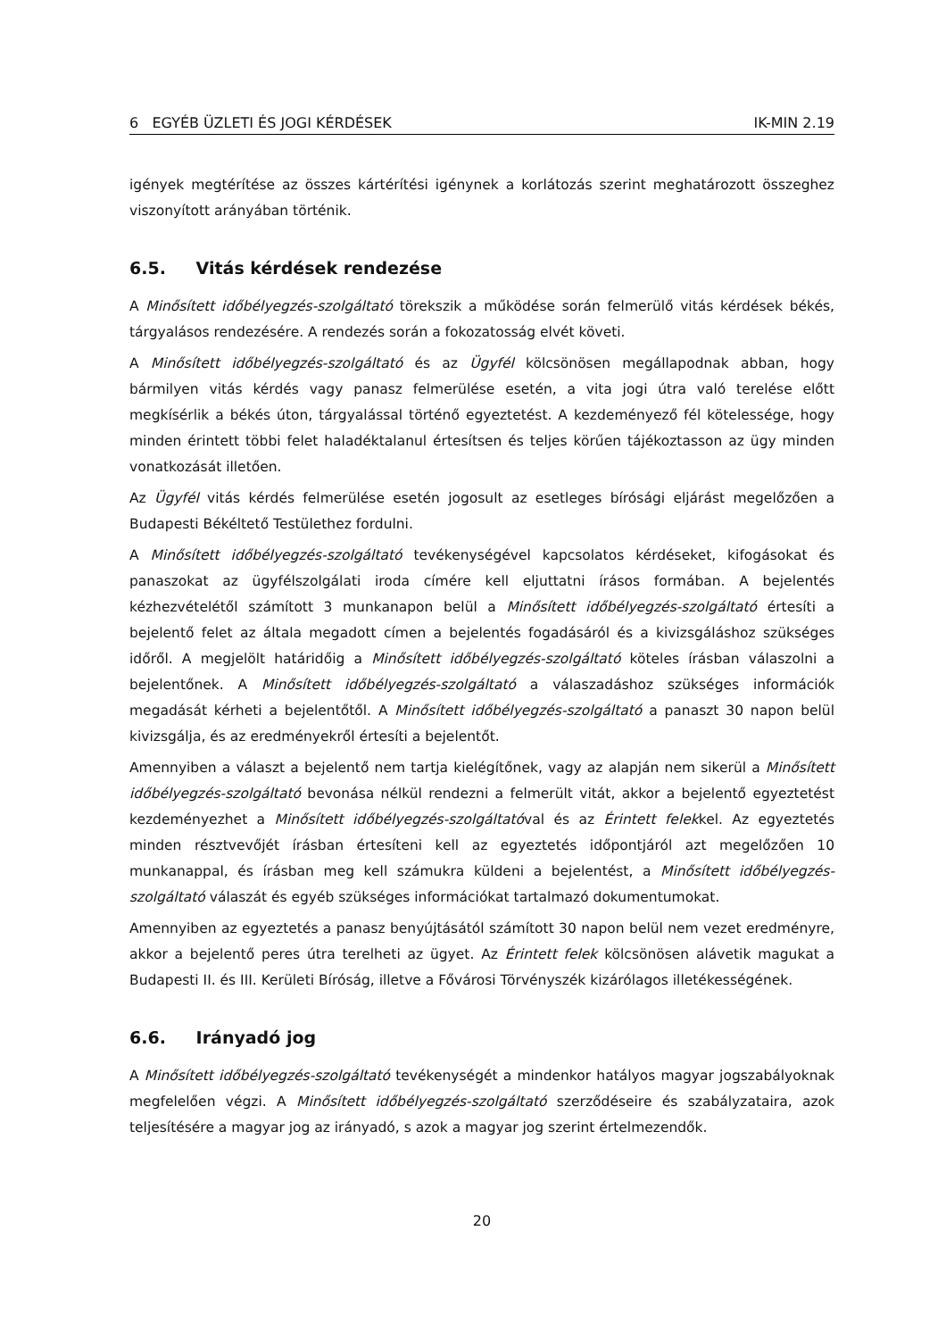6 EGYÉB ÜZLETI ÉS JOGI KÉRDÉSEK IK-MIN 2.19
igények megtérítése az összes kártérítési igénynek a korlátozás szerint meghatározott összeghez viszonyított arányában történik.
6.5. Vitás kérdések rendezése
A Minősített időbélyegzés-szolgáltató törekszik a működése során felmerülő vitás kérdések békés, tárgyalásos rendezésére. A rendezés során a fokozatosság elvét követi.
A Minősített időbélyegzés-szolgáltató és az Ügyfél kölcsönösen megállapodnak abban, hogy bármilyen vitás kérdés vagy panasz felmerülése esetén, a vita jogi útra való terelése előtt megkísérlik a békés úton, tárgyalással történő egyeztetést. A kezdeményező fél kötelessége, hogy minden érintett többi felet haladéktalanul értesítsen és teljes körűen tájékoztasson az ügy minden vonatkozását illetően.
Az Ügyfél vitás kérdés felmerülése esetén jogosult az esetleges bírósági eljárást megelőzően a Budapesti Békéltető Testülethez fordulni.
A Minősített időbélyegzés-szolgáltató tevékenységével kapcsolatos kérdéseket, kifogásokat és panaszokat az ügyfélszolgálati iroda címére kell eljuttatni írásos formában. A bejelentés kézhezvételétől számított 3 munkanapon belül a Minősített időbélyegzés-szolgáltató értesíti a bejelentő felet az általa megadott címen a bejelentés fogadásáról és a kivizsgáláshoz szükséges időről. A megjelölt határidőig a Minősített időbélyegzés-szolgáltató köteles írásban válaszolni a bejelentőnek. A Minősített időbélyegzés-szolgáltató a válaszadáshoz szükséges információk megadását kérheti a bejelentőtől. A Minősített időbélyegzés-szolgáltató a panaszt 30 napon belül kivizsgálja, és az eredményekről értesíti a bejelentőt.
Amennyiben a választ a bejelentő nem tartja kielégítőnek, vagy az alapján nem sikerül a Minősített időbélyegzés-szolgáltató bevonása nélkül rendezni a felmerült vitát, akkor a bejelentő egyeztetést kezdeményezhet a Minősített időbélyegzés-szolgáltatóval és az Érintett felekkel. Az egyeztetés minden résztvevőjét írásban értesíteni kell az egyeztetés időpontjáról azt megelőzően 10 munkanappal, és írásban meg kell számukra küldeni a bejelentést, a Minősített időbélyegzés-szolgáltató válaszát és egyéb szükséges információkat tartalmazó dokumentumokat.
Amennyiben az egyeztetés a panasz benyújtásától számított 30 napon belül nem vezet eredményre, akkor a bejelentő peres útra terelheti az ügyet. Az Érintett felek kölcsönösen alávetik magukat a Budapesti II. és III. Kerületi Bíróság, illetve a Fővárosi Törvényszék kizárólagos illetékességének.
6.6. Irányadó jog
A Minősített időbélyegzés-szolgáltató tevékenységét a mindenkor hatályos magyar jogszabályoknak megfelelően végzi. A Minősített időbélyegzés-szolgáltató szerződéseire és szabályzataira, azok teljesítésére a magyar jog az irányadó, s azok a magyar jog szerint értelmezendők.
20